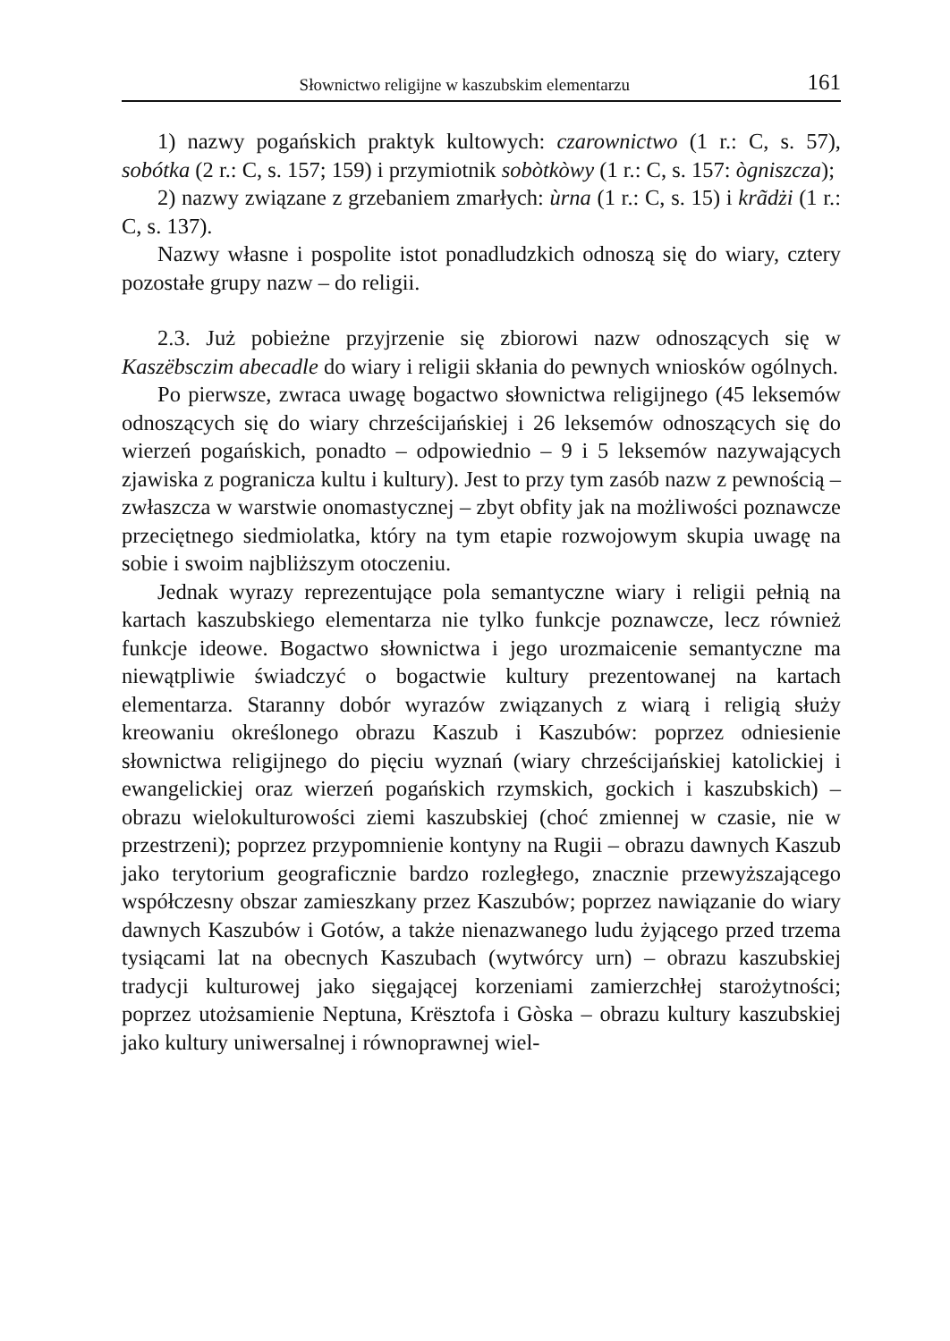Słownictwo religijne w kaszubskim elementarzu 161
1) nazwy pogańskich praktyk kultowych: czarownictwo (1 r.: C, s. 57), sobótka (2 r.: C, s. 157; 159) i przymiotnik sobòtkòwy (1 r.: C, s. 157: ògniszcza);
2) nazwy związane z grzebaniem zmarłych: ùrna (1 r.: C, s. 15) i krãdżi (1 r.: C, s. 137).
Nazwy własne i pospolite istot ponadludzkich odnoszą się do wiary, cztery pozostałe grupy nazw – do religii.
2.3. Już pobieżne przyjrzenie się zbiorowi nazw odnoszących się w Kaszëbsczim abecadle do wiary i religii skłania do pewnych wniosków ogólnych.
Po pierwsze, zwraca uwagę bogactwo słownictwa religijnego (45 leksemów odnoszących się do wiary chrześcijańskiej i 26 leksemów odnoszących się do wierzeń pogańskich, ponadto – odpowiednio – 9 i 5 leksemów nazywających zjawiska z pogranicza kultu i kultury). Jest to przy tym zasób nazw z pewnością – zwłaszcza w warstwie onomastycznej – zbyt obfity jak na możliwości poznawcze przeciętnego siedmiolatka, który na tym etapie rozwojowym skupia uwagę na sobie i swoim najbliższym otoczeniu.
Jednak wyrazy reprezentujące pola semantyczne wiary i religii pełnią na kartach kaszubskiego elementarza nie tylko funkcje poznawcze, lecz również funkcje ideowe. Bogactwo słownictwa i jego urozmaicenie semantyczne ma niewątpliwie świadczyć o bogactwie kultury prezentowanej na kartach elementarza. Staranny dobór wyrazów związanych z wiarą i religią służy kreowaniu określonego obrazu Kaszub i Kaszubów: poprzez odniesienie słownictwa religijnego do pięciu wyznań (wiary chrześcijańskiej katolickiej i ewangelickiej oraz wierzeń pogańskich rzymskich, gockich i kaszubskich) – obrazu wielokulturowości ziemi kaszubskiej (choć zmiennej w czasie, nie w przestrzeni); poprzez przypomnienie kontyny na Rugii – obrazu dawnych Kaszub jako terytorium geograficznie bardzo rozległego, znacznie przewyższającego współczesny obszar zamieszkany przez Kaszubów; poprzez nawiązanie do wiary dawnych Kaszubów i Gotów, a także nienazwanego ludu żyjącego przed trzema tysiącami lat na obecnych Kaszubach (wytwórcy urn) – obrazu kaszubskiej tradycji kulturowej jako sięgającej korzeniami zamierzchłej starożytności; poprzez utożsamienie Neptuna, Krësztofa i Gòska – obrazu kultury kaszubskiej jako kultury uniwersalnej i równoprawnej wiel-